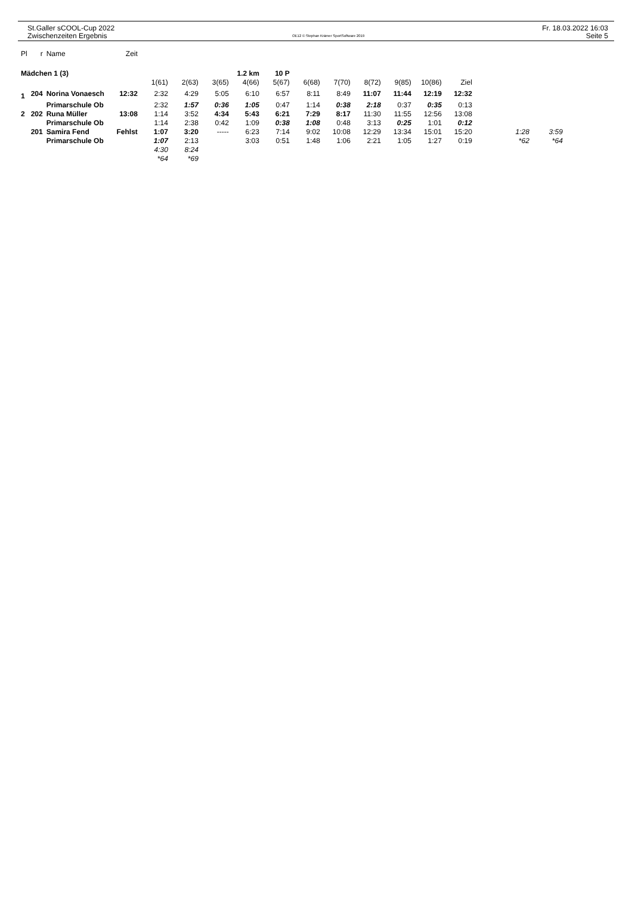St.Galler sCOOL-Cup 2022
Zwischenzeiten Ergebnis
OE12 © Stephan Krämer SportSoftware 2019
Fr. 18.03.2022 16:03
Seite 5
| Pl | r | Name | Zeit | | | | | | | | | | | | | |
| --- | --- | --- | --- | --- | --- | --- | --- | --- | --- | --- | --- | --- | --- | --- | --- | --- |
| Mädchen 1 (3) | | | | 1.2 km | | | | 10 P | | | | | | | | |
| | | | | 1(61) | 2(63) | 3(65) | 4(66) | 5(67) | 6(68) | 7(70) | 8(72) | 9(85) | 10(86) | Ziel | | |
| 1 | 204 | Norina Vonaesch | 12:32 | 2:32 | 4:29 | 5:05 | 6:10 | 6:57 | 8:11 | 8:49 | 11:07 | 11:44 | 12:19 | 12:32 | | |
| | | Primarschule Ob | | 2:32 | 1:57 | 0:36 | 1:05 | 0:47 | 1:14 | 0:38 | 2:18 | 0:37 | 0:35 | 0:13 | | |
| 2 | 202 | Runa Müller | 13:08 | 1:14 | 3:52 | 4:34 | 5:43 | 6:21 | 7:29 | 8:17 | 11:30 | 11:55 | 12:56 | 13:08 | | |
| | | Primarschule Ob | | 1:14 | 2:38 | 0:42 | 1:09 | 0:38 | 1:08 | 0:48 | 3:13 | 0:25 | 1:01 | 0:12 | | |
| | 201 | Samira Fend | Fehlst | 1:07 | 3:20 | ----- | 6:23 | 7:14 | 9:02 | 10:08 | 12:29 | 13:34 | 15:01 | 15:20 | 1:28 | 3:59 |
| | | Primarschule Ob | | 1:07 | 2:13 | | 3:03 | 0:51 | 1:48 | 1:06 | 2:21 | 1:05 | 1:27 | 0:19 | *62 | *64 |
| | | | | 4:30 | 8:24 | | | | | | | | | | | |
| | | | | *64 | *69 | | | | | | | | | | | |